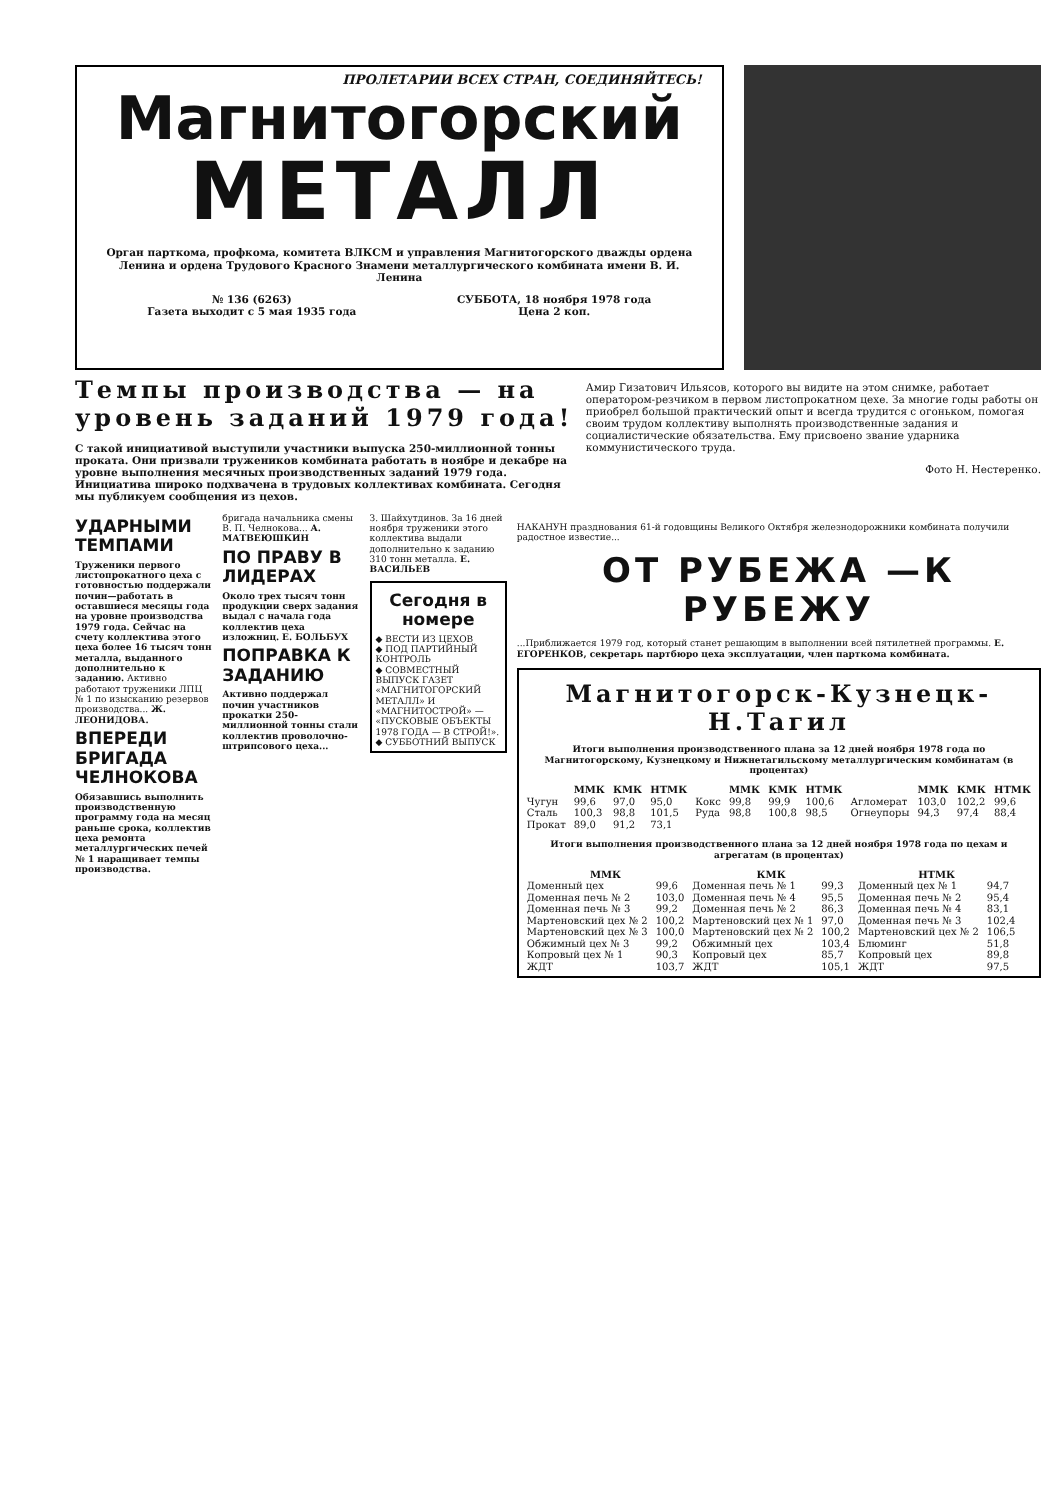ПРОЛЕТАРИИ ВСЕХ СТРАН, СОЕДИНЯЙТЕСЬ!
Магнитогорский
МЕТАЛЛ
Орган парткома, профкома, комитета ВЛКСМ и управления Магнитогорского дважды ордена Ленина и ордена Трудового Красного Знамени металлургического комбината имени В. И. Ленина
№ 136 (6263)
Газета выходит с 5 мая 1935 года СУББОТА, 18 ноября 1978 года
Цена 2 коп.
Темпы производства — на уровень заданий 1979 года!
С такой инициативой выступили участники выпуска 250-миллионной тонны проката. Они призвали тружеников комбината работать в ноябре и декабре на уровне выполнения месячных производственных заданий 1979 года. Инициатива широко подхвачена в трудовых коллективах комбината. Сегодня мы публикуем сообщения из цехов.
Амир Гизатович Ильясов, которого вы видите на этом снимке, работает оператором-резчиком в первом листопрокатном цехе. За многие годы работы он приобрел большой практический опыт и всегда трудится с огоньком, помогая своим трудом коллективу выполнять производственные задания и социалистические обязательства. Ему присвоено звание ударника коммунистического труда.
Фото Н. Нестеренко.
УДАРНЫМИ ТЕМПАМИ
Труженики первого листопрокатного цеха с готовностью поддержали почин—работать в оставшиеся месяцы года на уровне производства 1979 года. Сейчас на счету коллектива этого цеха более 16 тысяч тонн металла, выданного дополнительно к заданию. Активно работают труженики ЛПЦ № 1 по изысканию резервов производства... Ж. ЛЕОНИДОВА.
ВПЕРЕДИ БРИГАДА ЧЕЛНОКОВА
Обязавшись выполнить производственную программу года на месяц раньше срока, коллектив цеха ремонта металлургических печей № 1 наращивает темпы производства.
бригада начальника смены В. П. Челнокова... А. МАТВЕЮШКИН
ПО ПРАВУ В ЛИДЕРАХ
Около трех тысяч тонн продукции сверх задания выдал с начала года коллектив цеха изложниц. Е. БОЛЬБУХ
ПОПРАВКА К ЗАДАНИЮ
Активно поддержал почин участников прокатки 250-миллионной тонны стали коллектив проволочно-штрипсового цеха...
З. Шайхутдинов. За 16 дней ноября труженики этого коллектива выдали дополнительно к заданию 310 тонн металла. Е. ВАСИЛЬЕВ
Сегодня в номере
◆ ВЕСТИ ИЗ ЦЕХОВ
◆ ПОД ПАРТИЙНЫЙ КОНТРОЛЬ
◆ СОВМЕСТНЫЙ ВЫПУСК ГАЗЕТ «МАГНИТОГОРСКИЙ МЕТАЛЛ» И «МАГНИТОСТРОЙ» — «ПУСКОВЫЕ ОБЪЕКТЫ 1978 ГОДА — В СТРОЙ!».
◆ СУББОТНИЙ ВЫПУСК
НАКАНУН празднования 61-й годовщины Великого Октября железнодорожники комбината получили радостное известие...
ОТ РУБЕЖА —К РУБЕЖУ
...Приближается 1979 год, который станет решающим в выполнении всей пятилетней программы. Е. ЕГОРЕНКОВ, секретарь партбюро цеха эксплуатации, член парткома комбината.
Магнитогорск-Кузнецк-Н.Тагил
Итоги выполнения производственного плана за 12 дней ноября 1978 года по Магнитогорскому, Кузнецкому и Нижнетагильскому металлургическим комбинатам (в процентах)
| | ММК | КМК | НТМК | | ММК | КМК | НТМК | | ММК | КМК | НТМК |
| --- | --- | --- | --- | --- | --- | --- | --- | --- | --- | --- | --- |
| Чугун | 99,6 | 97,0 | 95,0 | Кокс | 99,8 | 99,9 | 100,6 | Агломерат | 103,0 | 102,2 | 99,6 |
| Сталь | 100,3 | 98,8 | 101,5 | Руда | 98,8 | 100,8 | 98,5 | Огнеупоры | 94,3 | 97,4 | 88,4 |
| Прокат | 89,0 | 91,2 | 73,1 | | | | | | | | |
Итоги выполнения производственного плана за 12 дней ноября 1978 года по цехам и агрегатам (в процентах)
| ММК | | КМК | | НТМК | |
| --- | --- | --- | --- | --- | --- |
| Доменный цех | 99,6 | Доменная печь № 1 | 99,3 | Доменный цех № 1 | 94,7 |
| Доменная печь № 2 | 103,0 | Доменная печь № 4 | 95,5 | Доменная печь № 2 | 95,4 |
| Доменная печь № 3 | 99,2 | Доменная печь № 2 | 86,3 | Доменная печь № 4 | 83,1 |
| Мартеновский цех № 2 | 100,2 | Мартеновский цех № 1 | 97,0 | Доменная печь № 3 | 102,4 |
| Мартеновский цех № 3 | 100,0 | Мартеновский цех № 2 | 100,2 | Мартеновский цех № 2 | 106,5 |
| Обжимный цех № 3 | 99,2 | Обжимный цех | 103,4 | Блюминг | 51,8 |
| Копровый цех № 1 | 90,3 | Копровый цех | 85,7 | Копровый цех | 89,8 |
| ЖДТ | 103,7 | ЖДТ | 105,1 | ЖДТ | 97,5 |